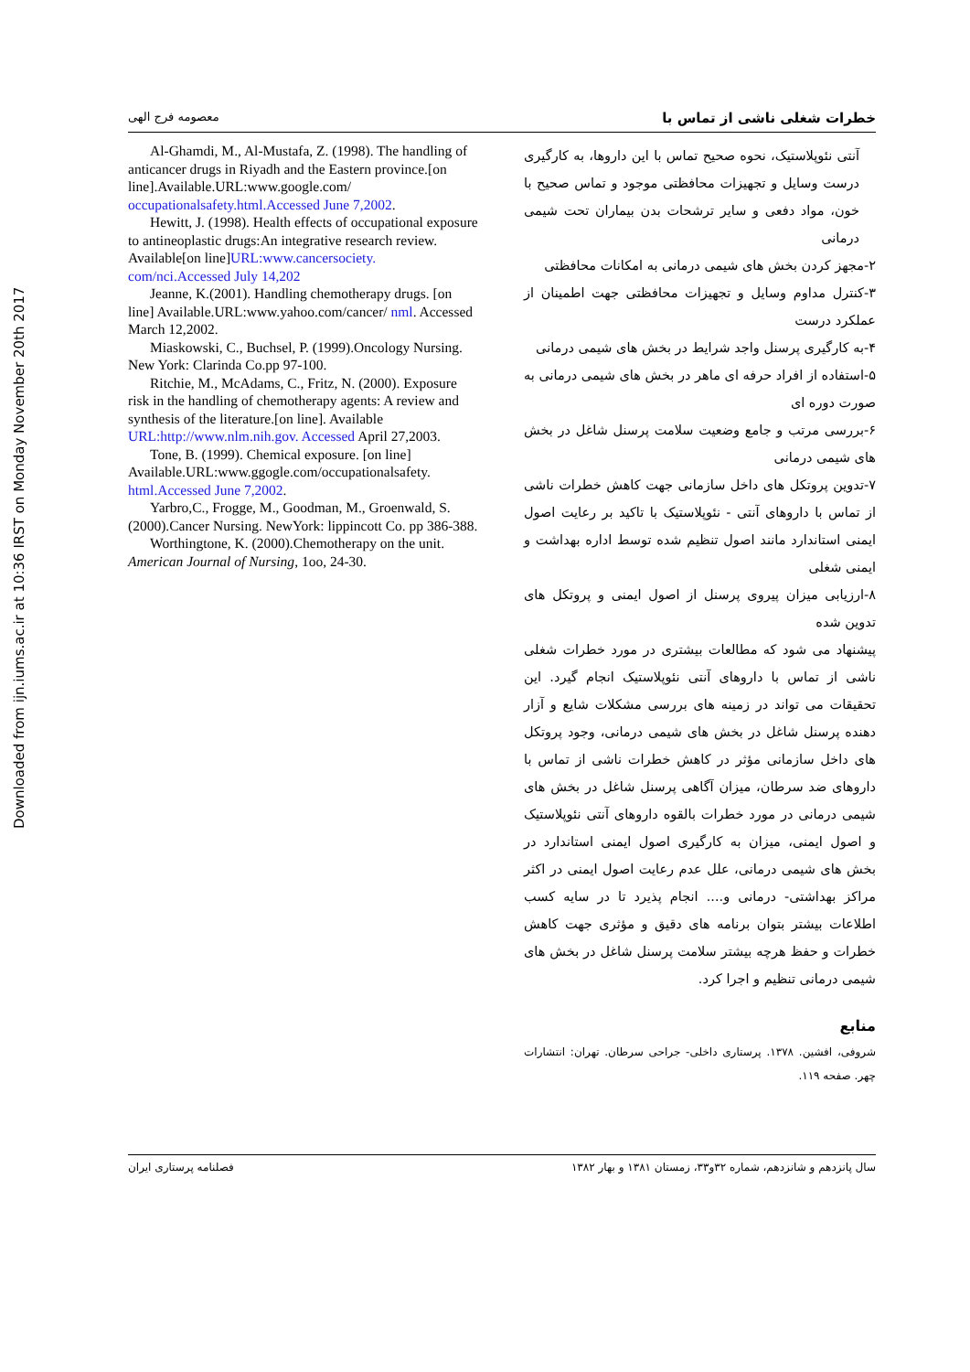Downloaded from ijn.iums.ac.ir at 10:36 IRST on Monday November 20th 2017
خطرات شغلی ناشی از تماس با معصومه فرج الهی
آنتی نئوپلاستیک، نحوه صحیح تماس با این داروها، به کارگیری درست وسایل و تجهیزات محافظتی موجود و تماس صحیح با خون، مواد دفعی و سایر ترشحات بدن بیماران تحت شیمی درمانی
۲-مجهز کردن بخش های شیمی درمانی به امکانات محافظتی
۳-کنترل مداوم وسایل و تجهیزات محافظتی جهت اطمینان از عملکرد درست
۴-به کارگیری پرسنل واجد شرایط در بخش های شیمی درمانی
۵-استفاده از افراد حرفه ای ماهر در بخش های شیمی درمانی به صورت دوره ای
۶-بررسی مرتب و جامع وضعیت سلامت پرسنل شاغل در بخش های شیمی درمانی
۷-تدوین پروتکل های داخل سازمانی جهت کاهش خطرات ناشی از تماس با داروهای آنتی - نئوپلاستیک با تاکید بر رعایت اصول ایمنی استاندارد مانند اصول تنظیم شده توسط اداره بهداشت و ایمنی شغلی
۸-ارزیابی میزان پیروی پرسنل از اصول ایمنی و پروتکل های تدوین شده
پیشنهاد می شود که مطالعات بیشتری در مورد خطرات شغلی ناشی از تماس با داروهای آنتی نئوپلاستیک انجام گیرد. این تحقیقات می تواند در زمینه های بررسی مشکلات شایع و آزار دهنده پرسنل شاغل در بخش های شیمی درمانی، وجود پروتکل های داخل سازمانی مؤثر در کاهش خطرات ناشی از تماس با داروهای ضد سرطان، میزان آگاهی پرسنل شاغل در بخش های شیمی درمانی در مورد خطرات بالقوه داروهای آنتی نئوپلاستیک و اصول ایمنی، میزان به کارگیری اصول ایمنی استاندارد در بخش های شیمی درمانی، علل عدم رعایت اصول ایمنی در اکثر مراکز بهداشتی- درمانی و.... انجام پذیرد تا در سایه کسب اطلاعات بیشتر بتوان برنامه های دقیق و مؤثری جهت کاهش خطرات و حفظ هرچه بیشتر سلامت پرسنل شاغل در بخش های شیمی درمانی تنظیم و اجرا کرد.
منابع
شروفی، افشین. ۱۳۷۸. پرستاری داخلی- جراحی سرطان. تهران: انتشارات چهر. صفحه ۱۱۹.
Al-Ghamdi, M., Al-Mustafa, Z. (1998). The handling of anticancer drugs in Riyadh and the Eastern province.[on line].Available.URL:www.google.com/ occupationalsafety.html.Accessed June 7,2002.
Hewitt, J. (1998). Health effects of occupational exposure to antineoplastic drugs:An integrative research review. Available[on line]URL:www.cancersociety. com/nci.Accessed July 14,202
Jeanne, K.(2001). Handling chemotherapy drugs. [on line] Available.URL:www.yahoo.com/cancer/ nml. Accessed March 12,2002.
Miaskowski, C., Buchsel, P. (1999).Oncology Nursing. New York: Clarinda Co.pp 97-100.
Ritchie, M., McAdams, C., Fritz, N. (2000). Exposure risk in the handling of chemotherapy agents: A review and synthesis of the literature.[on line]. Available URL:http://www.nlm.nih.gov. Accessed April 27,2003.
Tone, B. (1999). Chemical exposure. [on line] Available.URL:www.ggogle.com/occupationalsafety. html.Accessed June 7,2002.
Yarbro,C., Frogge, M., Goodman, M., Groenwald, S. (2000).Cancer Nursing. NewYork: lippincott Co. pp 386-388.
Worthingtone, K. (2000).Chemotherapy on the unit. American Journal of Nursing, 1oo, 24-30.
سال پانزدهم و شانزدهم، شماره ۳۲و۳۳، زمستان ۱۳۸۱ و بهار ۱۳۸۲ فصلنامه پرستاری ایران